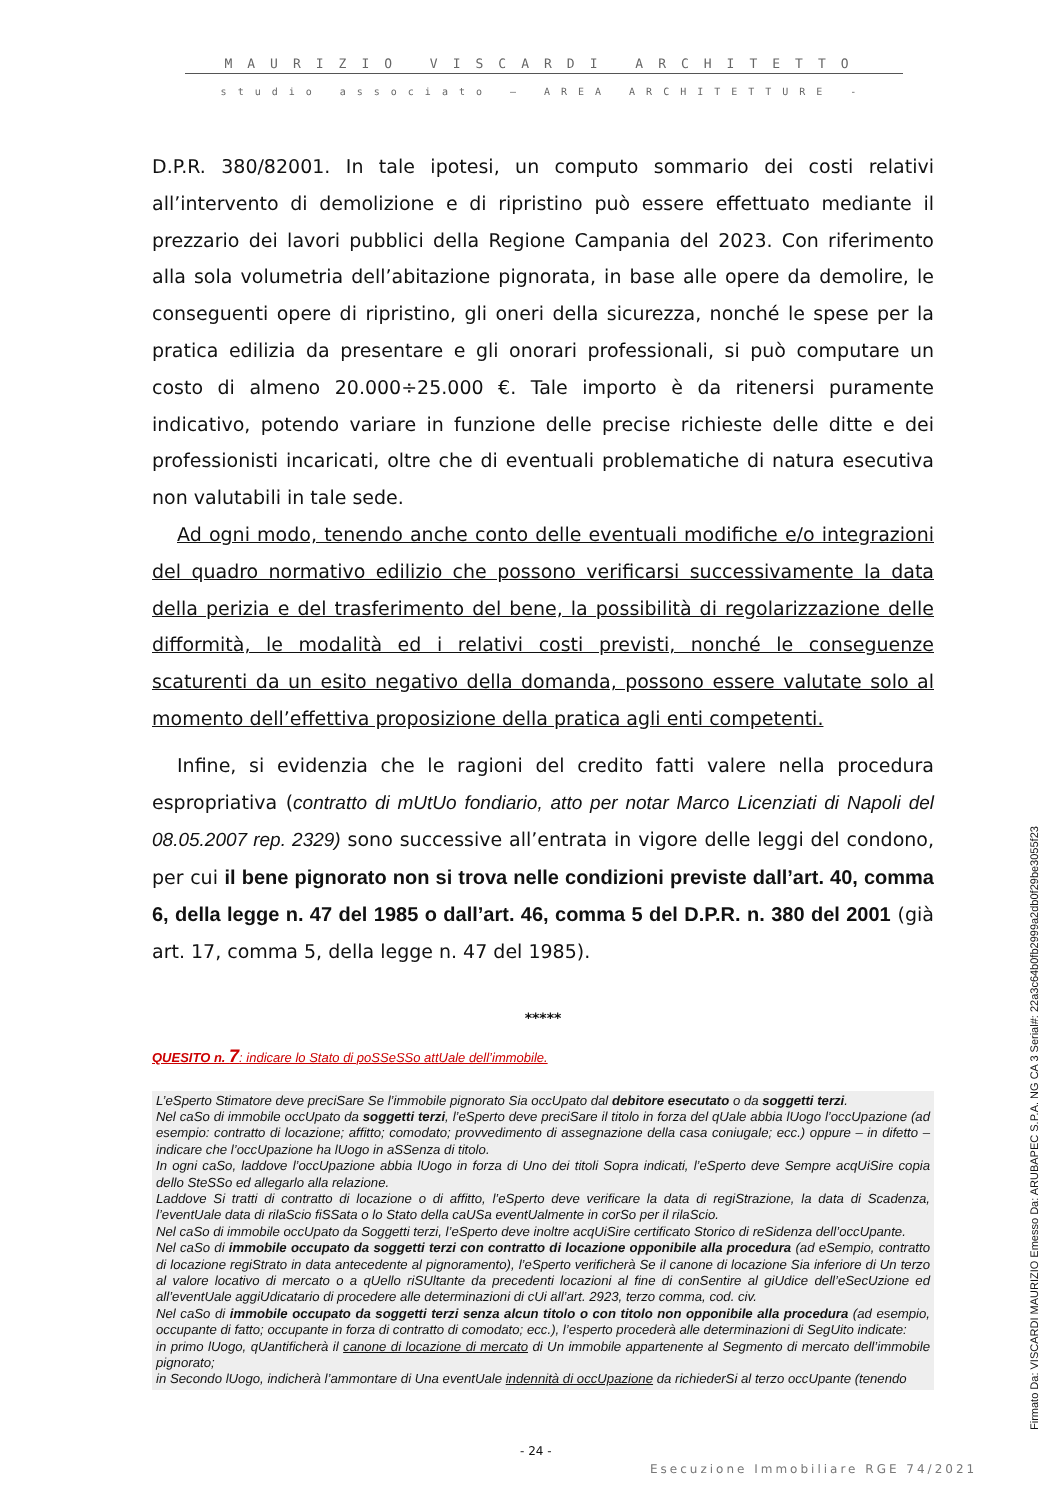MAURIZIO VISCARDI ARCHITETTO
studio associato – AREA ARCHITETTURE -
D.P.R. 380/82001. In tale ipotesi, un computo sommario dei costi relativi all’intervento di demolizione e di ripristino può essere effettuato mediante il prezzario dei lavori pubblici della Regione Campania del 2023. Con riferimento alla sola volumetria dell’abitazione pignorata, in base alle opere da demolire, le conseguenti opere di ripristino, gli oneri della sicurezza, nonché le spese per la pratica edilizia da presentare e gli onorari professionali, si può computare un costo di almeno 20.000÷25.000 €. Tale importo è da ritenersi puramente indicativo, potendo variare in funzione delle precise richieste delle ditte e dei professionisti incaricati, oltre che di eventuali problematiche di natura esecutiva non valutabili in tale sede.
Ad ogni modo, tenendo anche conto delle eventuali modifiche e/o integrazioni del quadro normativo edilizio che possono verificarsi successivamente la data della perizia e del trasferimento del bene, la possibilità di regolarizzazione delle difformità, le modalità ed i relativi costi previsti, nonché le conseguenze scaturenti da un esito negativo della domanda, possono essere valutate solo al momento dell’effettiva proposizione della pratica agli enti competenti.
Infine, si evidenzia che le ragioni del credito fatti valere nella procedura espropriativa (contratto di mUtUo fondiario, atto per notar Marco Licenziati di Napoli del 08.05.2007 rep. 2329) sono successive all’entrata in vigore delle leggi del condono, per cui il bene pignorato non si trova nelle condizioni previste dall’art. 40, comma 6, della legge n. 47 del 1985 o dall’art. 46, comma 5 del D.P.R. n. 380 del 2001 (già art. 17, comma 5, della legge n. 47 del 1985).
*****
QUESITO n. 7: indicare lo Stato di poSSeSSo attUale dell’immobile.
L’eSperto Stimatore deve preciSare Se l’immobile pignorato Sia occUpato dal debitore esecutato o da soggetti terzi.
Nel caSo di immobile occUpato da soggetti terzi, l’eSperto deve preciSare il titolo in forza del qUale abbia lUogo l’occUpazione (ad esempio: contratto di locazione; affitto; comodato; provvedimento di assegnazione della casa coniugale; ecc.) oppure – in difetto – indicare che l’occUpazione ha lUogo in aSSenza di titolo.
In ogni caSo, laddove l’occUpazione abbia lUogo in forza di Uno dei titoli Sopra indicati, l’eSperto deve Sempre acqUiSire copia dello SteSSo ed allegarlo alla relazione.
Laddove Si tratti di contratto di locazione o di affitto, l’eSperto deve verificare la data di regiStrazione, la data di Scadenza, l’eventUale data di rilaScio fiSSata o lo Stato della caUSa eventUalmente in corSo per il rilaScio.
Nel caSo di immobile occUpato da Soggetti terzi, l’eSperto deve inoltre acqUiSire certificato Storico di reSidenza dell’occUpante.
Nel caSo di immobile occupato da soggetti terzi con contratto di locazione opponibile alla procedura (ad eSempio, contratto di locazione regiStrato in data antecedente al pignoramento), l’eSperto verificherà Se il canone di locazione Sia inferiore di Un terzo al valore locativo di mercato o a qUello riSUltante da precedenti locazioni al fine di conSentire al giUdice dell’eSecUzione ed all’eventUale aggiUdicatario di procedere alle determinazioni di cUi all’art. 2923, terzo comma, cod. civ.
Nel caSo di immobile occupato da soggetti terzi senza alcun titolo o con titolo non opponibile alla procedura (ad esempio, occupante di fatto; occupante in forza di contratto di comodato; ecc.), l’esperto procederà alle determinazioni di SegUito indicate:
in primo lUogo, qUantificherà il canone di locazione di mercato di Un immobile appartenente al Segmento di mercato dell’immobile pignorato;
in Secondo lUogo, indicherà l’ammontare di Una eventUale indennità di occUpazione da richiederSi al terzo occUpante (tenendo
Firmato Da: VISCARDI MAURIZIO Emesso Da: ARUBAPEC S.P.A. NG CA 3 Serial#: 22a3c64b0fb2999a2db0f29be3055f23
- 24 -
Esecuzione Immobiliare RGE 74/2021